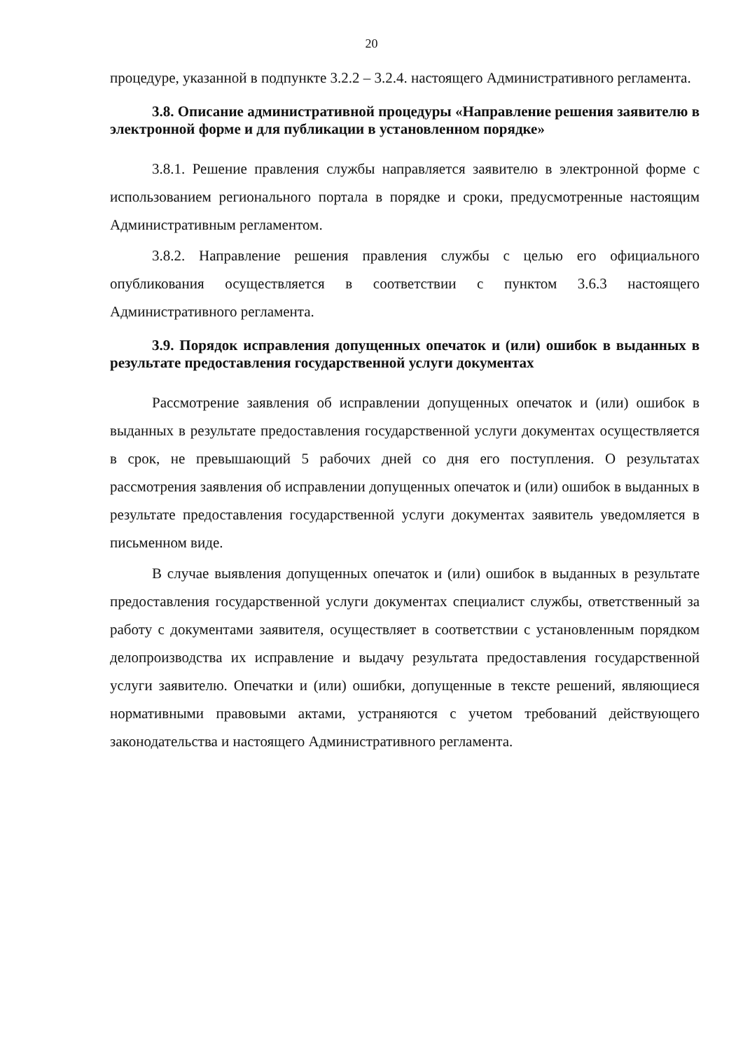20
процедуре, указанной в подпункте 3.2.2 – 3.2.4. настоящего Административного регламента.
3.8. Описание административной процедуры «Направление решения заявителю в электронной форме и для публикации в установленном порядке»
3.8.1. Решение правления службы направляется заявителю в электронной форме с использованием регионального портала в порядке и сроки, предусмотренные настоящим Административным регламентом.
3.8.2. Направление решения правления службы с целью его официального опубликования осуществляется в соответствии с пунктом 3.6.3 настоящего Административного регламента.
3.9. Порядок исправления допущенных опечаток и (или) ошибок в выданных в результате предоставления государственной услуги документах
Рассмотрение заявления об исправлении допущенных опечаток и (или) ошибок в выданных в результате предоставления государственной услуги документах осуществляется в срок, не превышающий 5 рабочих дней со дня его поступления. О результатах рассмотрения заявления об исправлении допущенных опечаток и (или) ошибок в выданных в результате предоставления государственной услуги документах заявитель уведомляется в письменном виде.
В случае выявления допущенных опечаток и (или) ошибок в выданных в результате предоставления государственной услуги документах специалист службы, ответственный за работу с документами заявителя, осуществляет в соответствии с установленным порядком делопроизводства их исправление и выдачу результата предоставления государственной услуги заявителю. Опечатки и (или) ошибки, допущенные в тексте решений, являющиеся нормативными правовыми актами, устраняются с учетом требований действующего законодательства и настоящего Административного регламента.